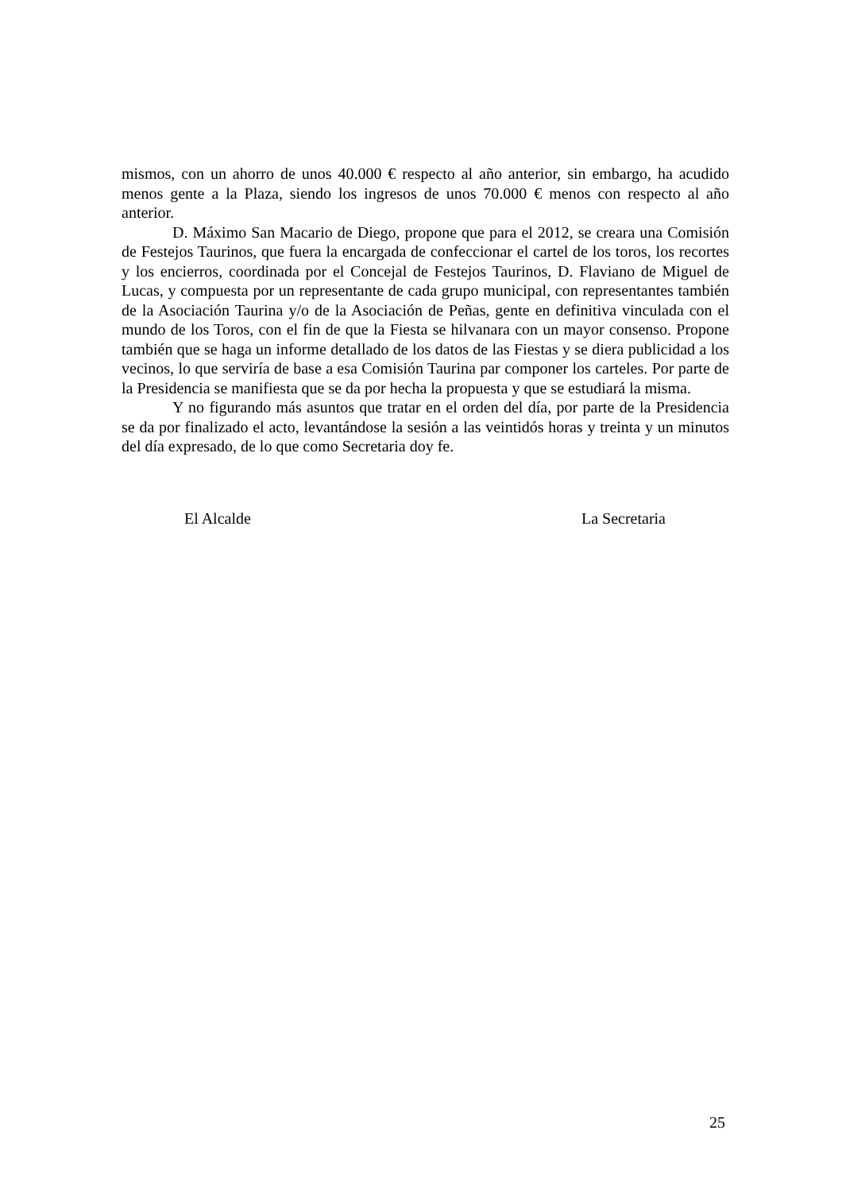mismos, con un ahorro de unos 40.000 € respecto al año anterior, sin embargo, ha acudido menos gente a la Plaza, siendo los ingresos de unos 70.000 € menos con respecto al año anterior.
D. Máximo San Macario de Diego, propone que para el 2012, se creara una Comisión de Festejos Taurinos, que fuera la encargada de confeccionar el cartel de los toros, los recortes y los encierros, coordinada por el Concejal de Festejos Taurinos, D. Flaviano de Miguel de Lucas, y compuesta por un representante de cada grupo municipal, con representantes también de la Asociación Taurina y/o de la Asociación de Peñas, gente en definitiva vinculada con el mundo de los Toros, con el fin de que la Fiesta se hilvanara con un mayor consenso. Propone también que se haga un informe detallado de los datos de las Fiestas y se diera publicidad a los vecinos, lo que serviría de base a esa Comisión Taurina par componer los carteles. Por parte de la Presidencia se manifiesta que se da por hecha la propuesta y que se estudiará la misma.
Y no figurando más asuntos que tratar en el orden del día, por parte de la Presidencia se da por finalizado el acto, levantándose la sesión a las veintidós horas y treinta y un minutos del día expresado, de lo que como Secretaria doy fe.
El Alcalde La Secretaria
25